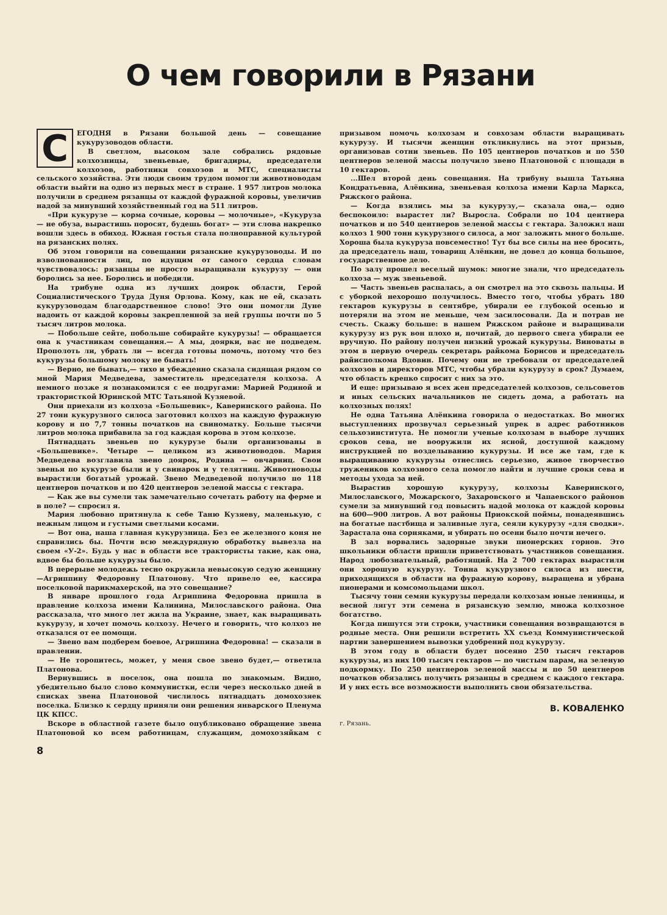О чем говорили в Рязани
СЕГОДНЯ в Рязани большой день — совещание кукурузоводов области.
В светлом, высоком зале собрались рядовые колхозницы, звеньевые, бригадиры, председатели колхозов, работники совхозов и МТС, специалисты сельского хозяйства. Эти люди своим трудом помогли животноводам области выйти на одно из первых мест в стране. 1 957 литров молока получили в среднем рязанцы от каждой фуражной коровы, увеличив надой за минувший хозяйственный год на 511 литров.
«При кукурузе — корма сочные, коровы — молочные», «Кукуруза — не обуза, вырастишь поросят, будешь богат» — эти слова накрепко вошли здесь в обиход. Южная гостья стала полноправной культурой на рязанских полях.
Об этом говорили на совещании рязанские кукурузоводы. И по взволнованности лиц, по идущим от самого сердца словам чувствовалось: рязанцы не просто выращивали кукурузу — они боролись за нее. Боролись и победили.
На трибуне одна из лучших доярок области, Герой Социалистического Труда Дуня Орлова. Кому, как не ей, сказать кукурузоводам благодарственное слово! Это они помогли Дуне надоить от каждой коровы закрепленной за ней группы почти по 5 тысяч литров молока.
— Побольше сейте, побольше собирайте кукурузы! — обращается она к участникам совещания.— А мы, доярки, вас не подведем. Прополоть ли, убрать ли — всегда готовы помочь, потому что без кукурузы большому молоку не бывать!
— Верно, не бывать,— тихо и убежденно сказала сидящая рядом со мной Мария Медведева, заместитель председателя колхоза. А немного позже я познакомился с ее подругами: Марией Родиной и трактористкой Юринской МТС Татьяной Кузяевой.
Они приехали из колхоза «Большевик», Каверинского района. По 27 тонн кукурузного силоса заготовил колхоз на каждую фуражную корову и по 7,7 тонны початков на свиноматку. Больше тысячи литров молока прибавила за год каждая корова в этом колхозе.
Пятнадцать звеньев по кукурузе были организованы в «Большевике». Четыре — целиком из животноводов. Мария Медведева возглавила звено доярок, Родина — овчарниц. Свои звенья по кукурузе были и у свинарок и у телятниц. Животноводы вырастили богатый урожай. Звено Медведевой получило по 118 центнеров початков и по 420 центнеров зеленой массы с гектара.
— Как же вы сумели так замечательно сочетать работу на ферме и в поле? — спросил я.
Мария любовно притянула к себе Таню Кузяеву, маленькую, с нежным лицом и густыми светлыми косами.
— Вот она, наша главная кукурузница. Без ее железного коня не справились бы. Почти всю междурядную обработку вывезла на своем «У-2». Будь у нас в области все трактористы такие, как она, вдвое бы больше кукурузы было.
В перерыве молодежь тесно окружила невысокую седую женщину—Агриппину Федоровну Платонову. Что привело ее, кассира поселковой парикмахерской, на это совещание?
В январе прошлого года Агриппина Федоровна пришла в правление колхоза имени Калинина, Милославского района. Она рассказала, что много лет жила на Украине, знает, как выращивать кукурузу, и хочет помочь колхозу. Нечего и говорить, что колхоз не отказался от ее помощи.
— Звено вам подберем боевое, Агриппина Федоровна! — сказали в правлении.
— Не торопитесь, может, у меня свое звено будет,— ответила Платонова.
Вернувшись в поселок, она пошла по знакомым. Видно, убедительно было слово коммунистки, если через несколько дней в списках звена Платоновой числилось пятнадцать домохозяек поселка. Близко к сердцу приняли они решения январского Пленума ЦК КПСС.
Вскоре в областной газете было опубликовано обращение звена Платоновой ко всем работницам, служащим, домохозяйкам с призывом помочь колхозам и совхозам области выращивать кукурузу. И тысячи женщин откликнулись на этот призыв, организовав сотни звеньев. По 105 центнеров початков и по 550 центнеров зеленой массы получило звено Платоновой с площади в 10 гектаров.
...Шел второй день совещания. На трибуну вышла Татьяна Кондратьевна, Алёнкина, звеньевая колхоза имени Карла Маркса, Ряжского района.
— Когда взялись мы за кукурузу,— сказала она,— одно беспокоило: вырастет ли? Выросла. Собрали по 104 центнера початков и по 540 центнеров зеленой массы с гектара. Заложил наш колхоз 1 900 тонн кукурузного силоса, а мог заложить много больше. Хороша была кукуруза повсеместно! Тут бы все силы на нее бросить, да председатель наш, товарищ Алёнкин, не довел до конца большое, государственное дело.
По залу прошел веселый шумок: многие знали, что председатель колхоза — муж звеньевой.
— Часть звеньев распалась, а он смотрел на это сквозь пальцы. И с уборкой нехорошо получилось. Вместо того, чтобы убрать 180 гектаров кукурузы в сентябре, убирали ее глубокой осенью и потеряли на этом не меньше, чем засилосовали. Да и потрав не счесть. Скажу больше: в нашем Ряжском районе и выращивали кукурузу из рук вон плохо и, почитай, до первого снега убирали ее вручную. По району получен низкий урожай кукурузы. Виноваты в этом в первую очередь секретарь райкома Борисов и председатель райисполкома Вдовин. Почему они не требовали от председателей колхозов и директоров МТС, чтобы убрали кукурузу в срок? Думаем, что область крепко спросит с них за это.
И еще: призываю я всех жен председателей колхозов, сельсоветов и иных сельских начальников не сидеть дома, а работать на колхозных полях!
Не одна Татьяна Алёнкина говорила о недостатках. Во многих выступлениях прозвучал серьезный упрек в адрес работников сельхозинститута. Не помогли ученые колхозам в выборе лучших сроков сева, не вооружили их ясной, доступной каждому инструкцией по возделыванию кукурузы. И все же там, где к выращиванию кукурузы отнеслись серьезно, живое творчество тружеников колхозного села помогло найти и лучшие сроки сева и методы ухода за ней.
Вырастив хорошую кукурузу, колхозы Каверинского, Милославского, Можарского, Захаровского и Чапаевского районов сумели за минувший год повысить надой молока от каждой коровы на 600—900 литров. А вот районы Приокской поймы, понадеявшись на богатые пастбища и заливные луга, сеяли кукурузу «для сводки». Зарастала она сорняками, и убирать по осени было почти нечего.
В зал ворвались задорные звуки пионерских горнов. Это школьники области пришли приветствовать участников совещания. Народ любознательный, работящий. На 2 700 гектарах вырастили они хорошую кукурузу. Тонна кукурузного силоса из шести, приходящихся в области на фуражную корову, выращена и убрана пионерами и комсомольцами школ.
Тысячу тонн семян кукурузы передали колхозам юные ленинцы, и весной лягут эти семена в рязанскую землю, множа колхозное богатство.
Когда пишутся эти строки, участники совещания возвращаются в родные места. Они решили встретить XX съезд Коммунистической партии завершением вывозки удобрений под кукурузу.
В этом году в области будет посеяно 250 тысяч гектаров кукурузы, из них 100 тысяч гектаров — по чистым парам, на зеленую подкормку. По 250 центнеров зеленой массы и по 50 центнеров початков обязались получить рязанцы в среднем с каждого гектара. И у них есть все возможности выполнить свои обязательства.
В. КОВАЛЕНКО
г. Рязань.
8